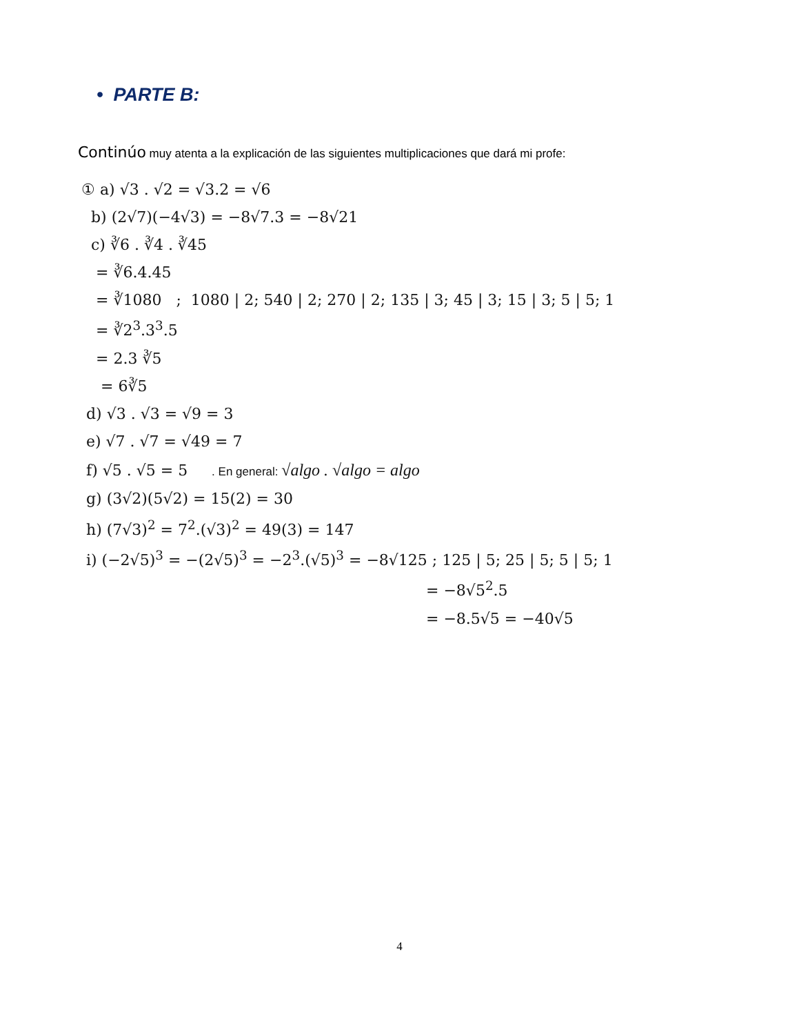• PARTE B:
Continúo muy atenta a la explicación de las siguientes multiplicaciones que dará mi profe:
① a) √3 . √2 = √3.2 = √6
b) (2√7)(−4√3) = −8√7.3 = −8√21
c) ∛6 . ∛4 . ∛45
= ∛6.4.45
= ∛1080 ; 1080 | 2; 540 | 2; 270 | 2; 135 | 3; 45 | 3; 15 | 3; 5 | 5; 1
= ∛2<sup>3</sup>.3<sup>3</sup>.5
= 2.3 ∛5
= 6∛5
d) √3 . √3 = √9 = 3
e) √7 . √7 = √49 = 7
f) √5 . √5 = 5 . En general: √algo . √algo = algo
g) (3√2)(5√2) = 15(2) = 30
h) (7√3)<sup>2</sup> = 7<sup>2</sup>.(√3)<sup>2</sup> = 49(3) = 147
i) (−2√5)<sup>3</sup> = −(2√5)<sup>3</sup> = −2<sup>3</sup>.(√5)<sup>3</sup> = −8√125 ; 125 | 5; 25 | 5; 5 | 5; 1
= −8√5<sup>2</sup>.5
= −8.5√5 = −40√5
4